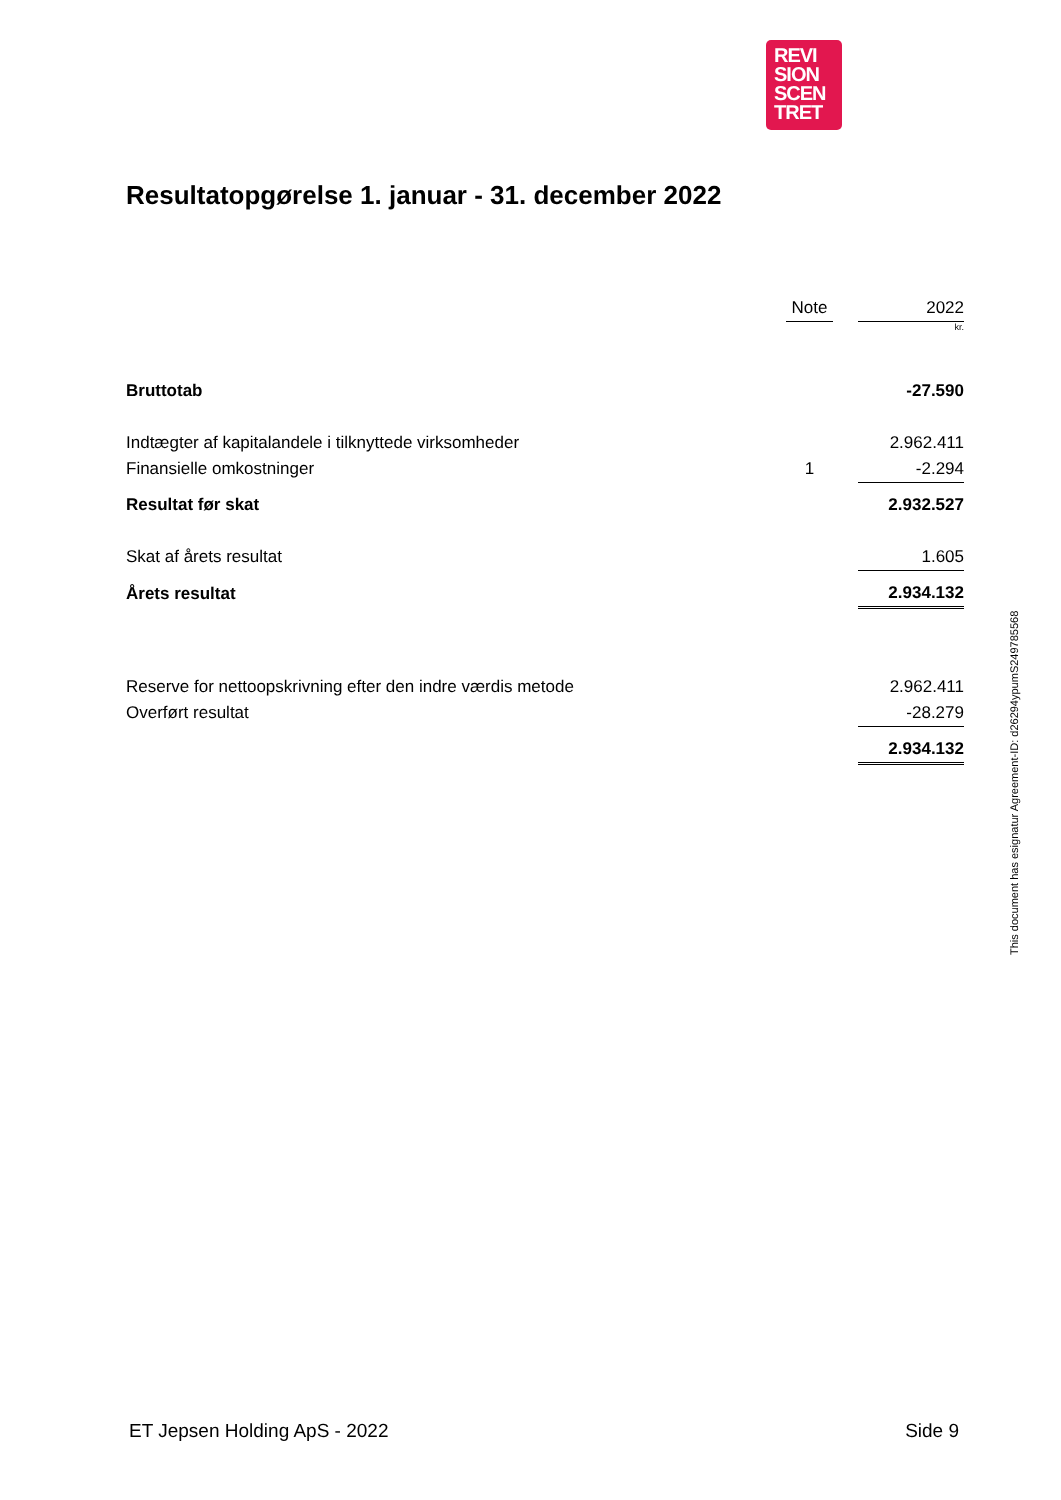REVI
SION
SCEN
TRET
Resultatopgørelse 1. januar - 31. december 2022
| | Note | | 2022 |
| --- | --- | --- | --- |
| | | | kr. |
| Bruttotab | | | -27.590 |
| Indtægter af kapitalandele i tilknyttede virksomheder | | | 2.962.411 |
| Finansielle omkostninger | 1 | | -2.294 |
| Resultat før skat | | | 2.932.527 |
| Skat af årets resultat | | | 1.605 |
| Årets resultat | | | 2.934.132 |
| Reserve for nettoopskrivning efter den indre værdis metode | | | 2.962.411 |
| Overført resultat | | | -28.279 |
| | | | 2.934.132 |
This document has esignatur Agreement-ID: d26294ypumS249785568
ET Jepsen Holding ApS - 2022 Side 9